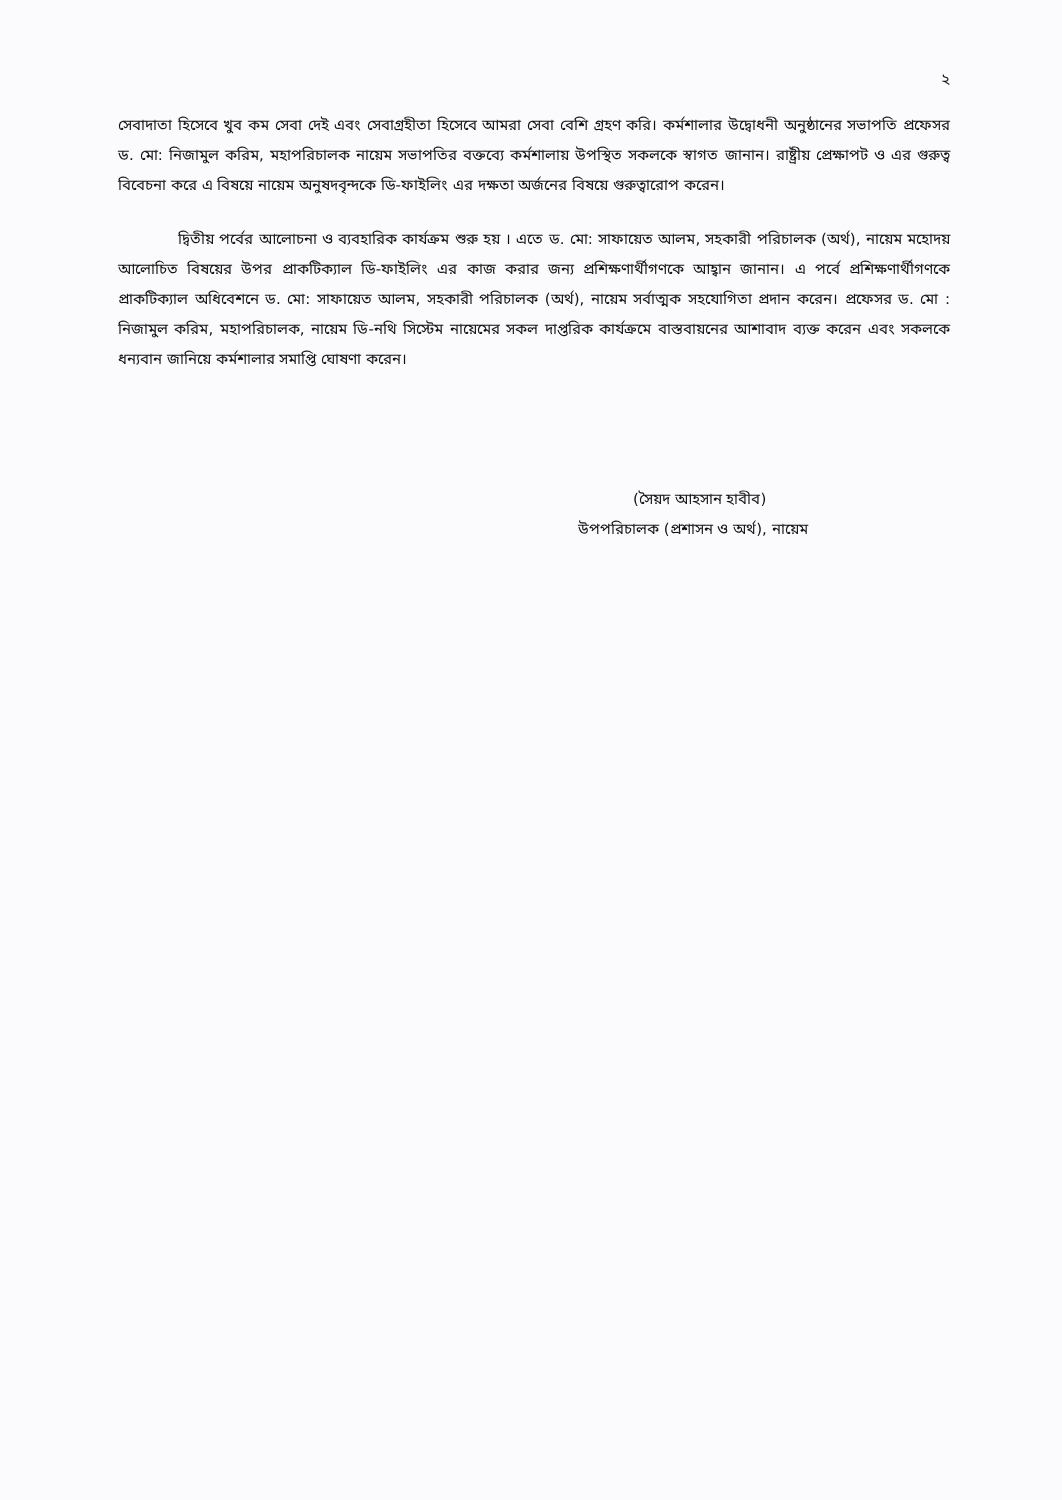২
সেবাদাতা হিসেবে খুব কম সেবা দেই এবং সেবাগ্রহীতা হিসেবে আমরা সেবা বেশি গ্রহণ করি। কর্মশালার উদ্বোধনী অনুষ্ঠানের সভাপতি প্রফেসর ড. মো: নিজামুল করিম, মহাপরিচালক নায়েম সভাপতির বক্তব্যে কর্মশালায় উপস্থিত সকলকে স্বাগত জানান। রাষ্ট্রীয় প্রেক্ষাপট ও এর গুরুত্ব বিবেচনা করে এ বিষয়ে নায়েম অনুষদবৃন্দকে ডি-ফাইলিং এর দক্ষতা অর্জনের বিষয়ে গুরুত্বারোপ করেন।
দ্বিতীয় পর্বের আলোচনা ও ব্যবহারিক কার্যক্রম শুরু হয় । এতে ড. মো: সাফায়েত আলম, সহকারী পরিচালক (অর্থ), নায়েম মহোদয় আলোচিত বিষয়ের উপর প্রাকটিক্যাল ডি-ফাইলিং এর কাজ করার জন্য প্রশিক্ষণার্থীগণকে আহ্বান জানান। এ পর্বে প্রশিক্ষণার্থীগণকে প্রাকটিক্যাল অধিবেশনে ড. মো: সাফায়েত আলম, সহকারী পরিচালক (অর্থ), নায়েম সর্বাত্মক সহযোগিতা প্রদান করেন। প্রফেসর ড. মো : নিজামুল করিম, মহাপরিচালক, নায়েম ডি-নথি সিস্টেম নায়েমের সকল দাপ্তরিক কার্যক্রমে বাস্তবায়নের আশাবাদ ব্যক্ত করেন এবং সকলকে ধন্যবান জানিয়ে কর্মশালার সমাপ্তি ঘোষণা করেন।
(সৈয়দ আহসান হাবীব)
উপপরিচালক (প্রশাসন ও অর্থ), নায়েম